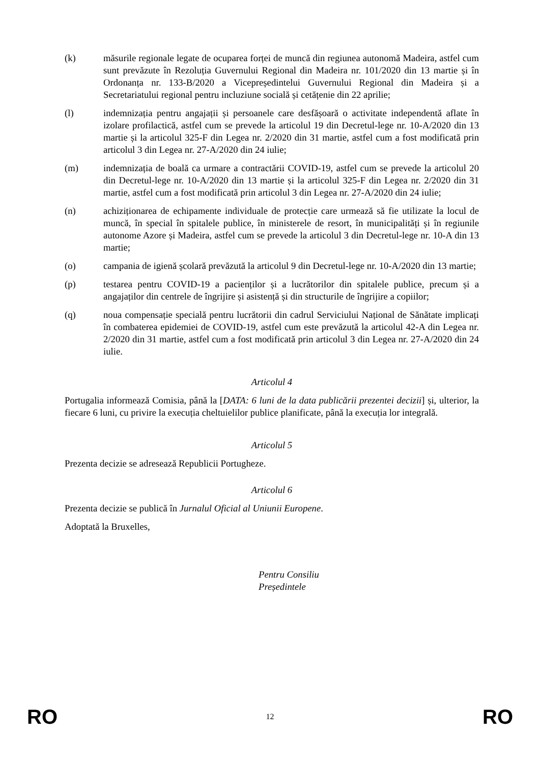(k) măsurile regionale legate de ocuparea forței de muncă din regiunea autonomă Madeira, astfel cum sunt prevăzute în Rezoluția Guvernului Regional din Madeira nr. 101/2020 din 13 martie și în Ordonanța nr. 133-B/2020 a Vicepreședintelui Guvernului Regional din Madeira și a Secretariatului regional pentru incluziune socială și cetățenie din 22 aprilie;
(l) indemnizația pentru angajații și persoanele care desfășoară o activitate independentă aflate în izolare profilactică, astfel cum se prevede la articolul 19 din Decretul-lege nr. 10-A/2020 din 13 martie și la articolul 325-F din Legea nr. 2/2020 din 31 martie, astfel cum a fost modificată prin articolul 3 din Legea nr. 27-A/2020 din 24 iulie;
(m) indemnizația de boală ca urmare a contractării COVID-19, astfel cum se prevede la articolul 20 din Decretul-lege nr. 10-A/2020 din 13 martie și la articolul 325-F din Legea nr. 2/2020 din 31 martie, astfel cum a fost modificată prin articolul 3 din Legea nr. 27-A/2020 din 24 iulie;
(n) achiziționarea de echipamente individuale de protecție care urmează să fie utilizate la locul de muncă, în special în spitalele publice, în ministerele de resort, în municipalități și în regiunile autonome Azore și Madeira, astfel cum se prevede la articolul 3 din Decretul-lege nr. 10-A din 13 martie;
(o) campania de igienă școlară prevăzută la articolul 9 din Decretul-lege nr. 10-A/2020 din 13 martie;
(p) testarea pentru COVID-19 a pacienților și a lucrătorilor din spitalele publice, precum și a angajaților din centrele de îngrijire și asistență și din structurile de îngrijire a copiilor;
(q) noua compensație specială pentru lucrătorii din cadrul Serviciului Național de Sănătate implicați în combaterea epidemiei de COVID-19, astfel cum este prevăzută la articolul 42-A din Legea nr. 2/2020 din 31 martie, astfel cum a fost modificată prin articolul 3 din Legea nr. 27-A/2020 din 24 iulie.
Articolul 4
Portugalia informează Comisia, până la [DATA: 6 luni de la data publicării prezentei decizii] și, ulterior, la fiecare 6 luni, cu privire la execuția cheltuielilor publice planificate, până la execuția lor integrală.
Articolul 5
Prezenta decizie se adresează Republicii Portugheze.
Articolul 6
Prezenta decizie se publică în Jurnalul Oficial al Uniunii Europene.
Adoptată la Bruxelles,
Pentru Consiliu
Președintele
RO 12 RO